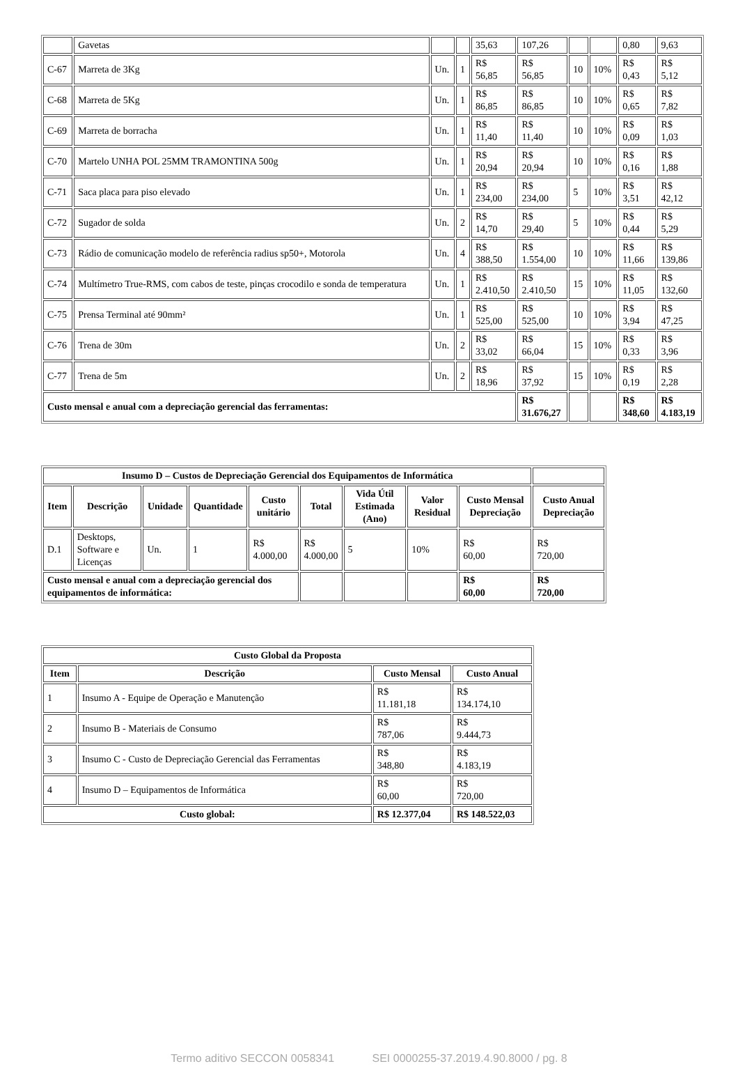| | Gavetas | | | 35,63 | 107,26 | | | 0,80 | 9,63 |
| C-67 | Marreta de 3Kg | Un. | 1 | R$ 56,85 | R$ 56,85 | 10 | 10% | R$ 0,43 | R$ 5,12 |
| C-68 | Marreta de 5Kg | Un. | 1 | R$ 86,85 | R$ 86,85 | 10 | 10% | R$ 0,65 | R$ 7,82 |
| C-69 | Marreta de borracha | Un. | 1 | R$ 11,40 | R$ 11,40 | 10 | 10% | R$ 0,09 | R$ 1,03 |
| C-70 | Martelo UNHA POL 25MM TRAMONTINA 500g | Un. | 1 | R$ 20,94 | R$ 20,94 | 10 | 10% | R$ 0,16 | R$ 1,88 |
| C-71 | Saca placa para piso elevado | Un. | 1 | R$ 234,00 | R$ 234,00 | 5 | 10% | R$ 3,51 | R$ 42,12 |
| C-72 | Sugador de solda | Un. | 2 | R$ 14,70 | R$ 29,40 | 5 | 10% | R$ 0,44 | R$ 5,29 |
| C-73 | Rádio de comunicação modelo de referência radius sp50+, Motorola | Un. | 4 | R$ 388,50 | R$ 1.554,00 | 10 | 10% | R$ 11,66 | R$ 139,86 |
| C-74 | Multímetro True-RMS, com cabos de teste, pinças crocodilo e sonda de temperatura | Un. | 1 | R$ 2.410,50 | R$ 2.410,50 | 15 | 10% | R$ 11,05 | R$ 132,60 |
| C-75 | Prensa Terminal até 90mm² | Un. | 1 | R$ 525,00 | R$ 525,00 | 10 | 10% | R$ 3,94 | R$ 47,25 |
| C-76 | Trena de 30m | Un. | 2 | R$ 33,02 | R$ 66,04 | 15 | 10% | R$ 0,33 | R$ 3,96 |
| C-77 | Trena de 5m | Un. | 2 | R$ 18,96 | R$ 37,92 | 15 | 10% | R$ 0,19 | R$ 2,28 |
| Custo mensal e anual com a depreciação gerencial das ferramentas: | | | | | R$ 31.676,27 | | | R$ 348,60 | R$ 4.183,19 |
| Insumo D – Custos de Depreciação Gerencial dos Equipamentos de Informática | | | | | | | | | |
| --- | --- | --- | --- | --- | --- | --- | --- | --- | --- |
| Item | Descrição | Unidade | Quantidade | Custo unitário | Total | Vida Útil Estimada (Ano) | Valor Residual | Custo Mensal Depreciação | Custo Anual Depreciação |
| D.1 | Desktops, Software e Licenças | Un. | 1 | R$ 4.000,00 | R$ 4.000,00 | 5 | 10% | R$ 60,00 | R$ 720,00 |
| Custo mensal e anual com a depreciação gerencial dos equipamentos de informática: | | | | | | | | R$ 60,00 | R$ 720,00 |
| Custo Global da Proposta | | | |
| --- | --- | --- | --- |
| Item | Descrição | Custo Mensal | Custo Anual |
| 1 | Insumo A - Equipe de Operação e Manutenção | R$ 11.181,18 | R$ 134.174,10 |
| 2 | Insumo B - Materiais de Consumo | R$ 787,06 | R$ 9.444,73 |
| 3 | Insumo C - Custo de Depreciação Gerencial das Ferramentas | R$ 348,80 | R$ 4.183,19 |
| 4 | Insumo D – Equipamentos de Informática | R$ 60,00 | R$ 720,00 |
| Custo global: | | R$ 12.377,04 | R$ 148.522,03 |
Termo aditivo SECCON 0058341 SEI 0000255-37.2019.4.90.8000 / pg. 8